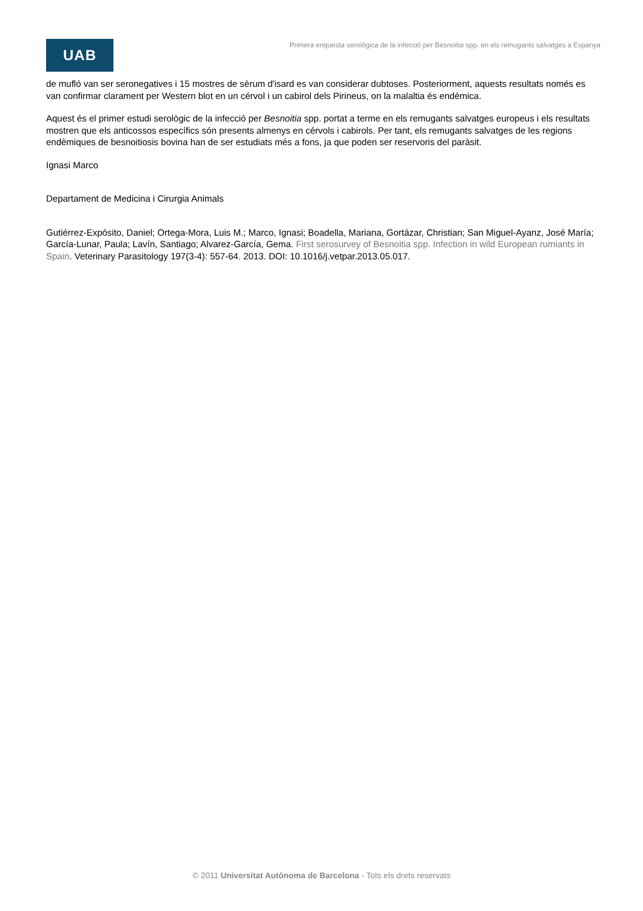UAB
Primera enquesta serològica de la infecció per Besnoitia spp. en els remugants salvatges a Espanya
de mufló van ser seronegatives i 15 mostres de sèrum d'isard es van considerar dubtoses. Posteriorment, aquests resultats només es van confirmar clarament per Western blot en un cérvol i un cabirol dels Pirineus, on la malaltia és endèmica.
Aquest és el primer estudi serològic de la infecció per Besnoitia spp. portat a terme en els remugants salvatges europeus i els resultats mostren que els anticossos específics són presents almenys en cérvols i cabirols. Per tant, els remugants salvatges de les regions endèmiques de besnoitiosis bovina han de ser estudiats més a fons, ja que poden ser reservoris del paràsit.
Ignasi Marco
Departament de Medicina i Cirurgia Animals
Gutiérrez-Expósito, Daniel; Ortega-Mora, Luis M.; Marco, Ignasi; Boadella, Mariana, Gortázar, Christian; San Miguel-Ayanz, José María; García-Lunar, Paula; Lavín, Santiago; Alvarez-García, Gema. First serosurvey of Besnoitia spp. Infection in wild European rumiants in Spain. Veterinary Parasitology 197(3-4): 557-64. 2013. DOI: 10.1016/j.vetpar.2013.05.017.
© 2011 Universitat Autònoma de Barcelona - Tots els drets reservats